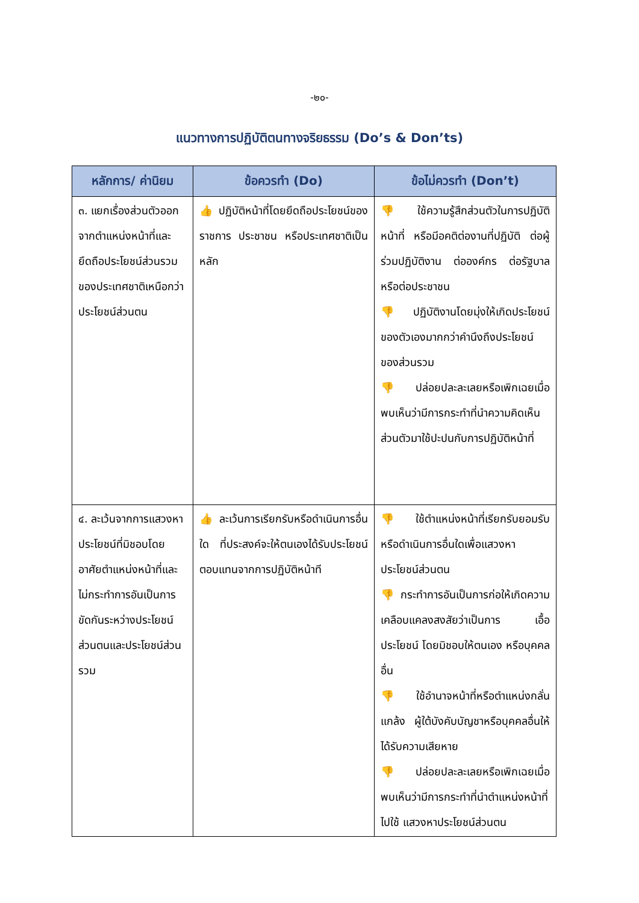-๒๐-
แนวทางการปฏิบัติตนทางจริยธรรม (Do’s & Don’ts)
| หลักการ/ ค่านิยม | ข้อควรทำ (Do) | ข้อไม่ควรทำ (Don’t) |
| --- | --- | --- |
| ๓. แยกเรื่องส่วนตัวออกจากตำแหน่งหน้าที่และยึดถือประโยชน์ส่วนรวมของประเทศชาติเหนือกว่าประโยชน์ส่วนตน | 👍 ปฏิบัติหน้าที่โดยยึดถือประโยชน์ของราชการ ประชาชน หรือประเทศชาติเป็นหลัก | 👎 ใช้ความรู้สึกส่วนตัวในการปฏิบัติหน้าที่ หรือมีอคติต่องานที่ปฏิบัติ ต่อผู้ร่วมปฏิบัติงาน ต่อองค์กร ต่อรัฐบาล หรือต่อประชาชน 👎 ปฏิบัติงานโดยมุ่งให้เกิดประโยชน์ของตัวเองมากกว่าคำนึงถึงประโยชน์ของส่วนรวม 👎 ปล่อยปละละเลยหรือเพิกเฉยเมื่อพบเห็นว่ามีการกระทำที่นำความคิดเห็นส่วนตัวมาใช้ปะปนกับการปฏิบัติหน้าที่ |
| ๔. ละเว้นจากการแสวงหาประโยชน์ที่มิชอบโดยอาศัยตำแหน่งหน้าที่และไม่กระทำการอันเป็นการขัดกันระหว่างประโยชน์ส่วนตนและประโยชน์ส่วนรวม | 👍 ละเว้นการเรียกรับหรือดำเนินการอื่นใด ที่ประสงค์จะให้ตนเองได้รับประโยชน์ ตอบแทนจากการปฏิบัติหน้าที | 👎 ใช้ตำแหน่งหน้าที่เรียกรับยอมรับ หรือดำเนินการอื่นใดเพื่อแสวงหาประโยชน์ส่วนตน 👎 กระทำการอันเป็นการก่อให้เกิดความเคลือบแคลงสงสัยว่าเป็นการ เอื้อประโยชน์ โดยมิชอบให้ตนเอง หรือบุคคลอื่น 👎 ใช้อำนาจหน้าที่หรือตำแหน่งกลั่นแกล้ง ผู้ใต้บังคับบัญชาหรือบุคคลอื่นให้ได้รับความเสียหาย 👎 ปล่อยปละละเลยหรือเพิกเฉยเมื่อพบเห็นว่ามีการกระทำที่นำตำแหน่งหน้าที่ไปใช้ แสวงหาประโยชน์ส่วนตน |